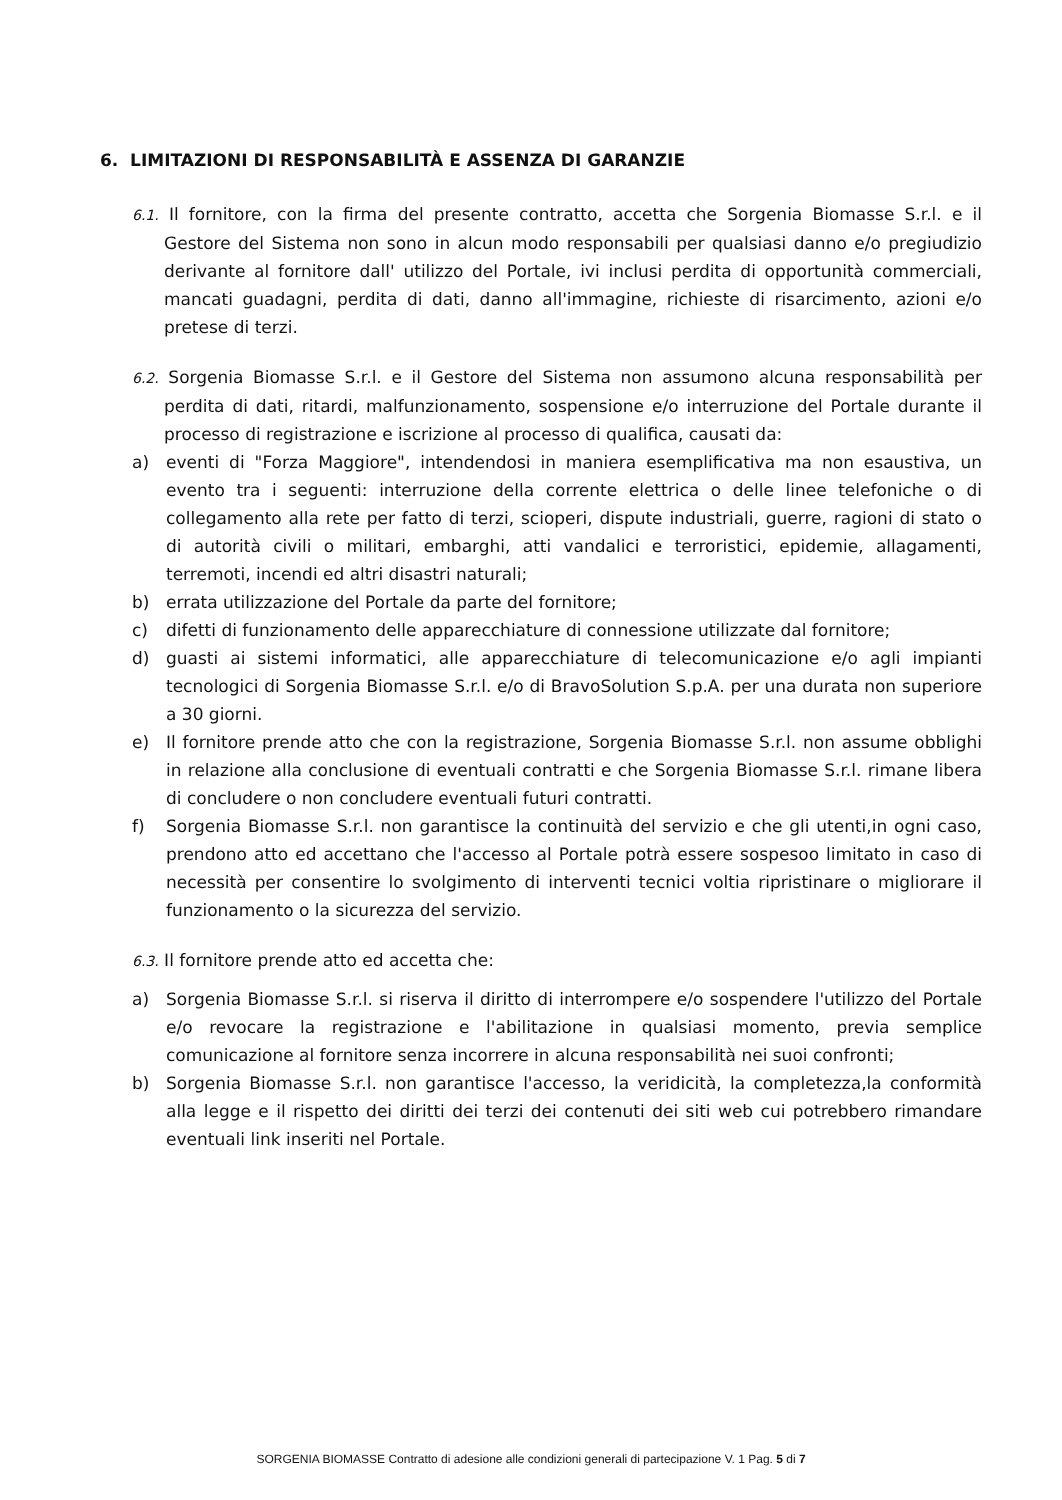6. LIMITAZIONI DI RESPONSABILITÀ E ASSENZA DI GARANZIE
6.1. Il fornitore, con la firma del presente contratto, accetta che Sorgenia Biomasse S.r.l. e il Gestore del Sistema non sono in alcun modo responsabili per qualsiasi danno e/o pregiudizio derivante al fornitore dall' utilizzo del Portale, ivi inclusi perdita di opportunità commerciali, mancati guadagni, perdita di dati, danno all'immagine, richieste di risarcimento, azioni e/o pretese di terzi.
6.2. Sorgenia Biomasse S.r.l. e il Gestore del Sistema non assumono alcuna responsabilità per perdita di dati, ritardi, malfunzionamento, sospensione e/o interruzione del Portale durante il processo di registrazione e iscrizione al processo di qualifica, causati da:
a) eventi di "Forza Maggiore", intendendosi in maniera esemplificativa ma non esaustiva, un evento tra i seguenti: interruzione della corrente elettrica o delle linee telefoniche o di collegamento alla rete per fatto di terzi, scioperi, dispute industriali, guerre, ragioni di stato o di autorità civili o militari, embarghi, atti vandalici e terroristici, epidemie, allagamenti, terremoti, incendi ed altri disastri naturali;
b) errata utilizzazione del Portale da parte del fornitore;
c) difetti di funzionamento delle apparecchiature di connessione utilizzate dal fornitore;
d) guasti ai sistemi informatici, alle apparecchiature di telecomunicazione e/o agli impianti tecnologici di Sorgenia Biomasse S.r.l. e/o di BravoSolution S.p.A. per una durata non superiore a 30 giorni.
e) Il fornitore prende atto che con la registrazione, Sorgenia Biomasse S.r.l. non assume obblighi in relazione alla conclusione di eventuali contratti e che Sorgenia Biomasse S.r.l. rimane libera di concludere o non concludere eventuali futuri contratti.
f) Sorgenia Biomasse S.r.l. non garantisce la continuità del servizio e che gli utenti,in ogni caso, prendono atto ed accettano che l'accesso al Portale potrà essere sospesoo limitato in caso di necessità per consentire lo svolgimento di interventi tecnici voltia ripristinare o migliorare il funzionamento o la sicurezza del servizio.
6.3. Il fornitore prende atto ed accetta che:
a) Sorgenia Biomasse S.r.l. si riserva il diritto di interrompere e/o sospendere l'utilizzo del Portale e/o revocare la registrazione e l'abilitazione in qualsiasi momento, previa semplice comunicazione al fornitore senza incorrere in alcuna responsabilità nei suoi confronti;
b) Sorgenia Biomasse S.r.l. non garantisce l'accesso, la veridicità, la completezza,la conformità alla legge e il rispetto dei diritti dei terzi dei contenuti dei siti web cui potrebbero rimandare eventuali link inseriti nel Portale.
SORGENIA BIOMASSE Contratto di adesione alle condizioni generali di partecipazione V. 1 Pag. 5 di 7